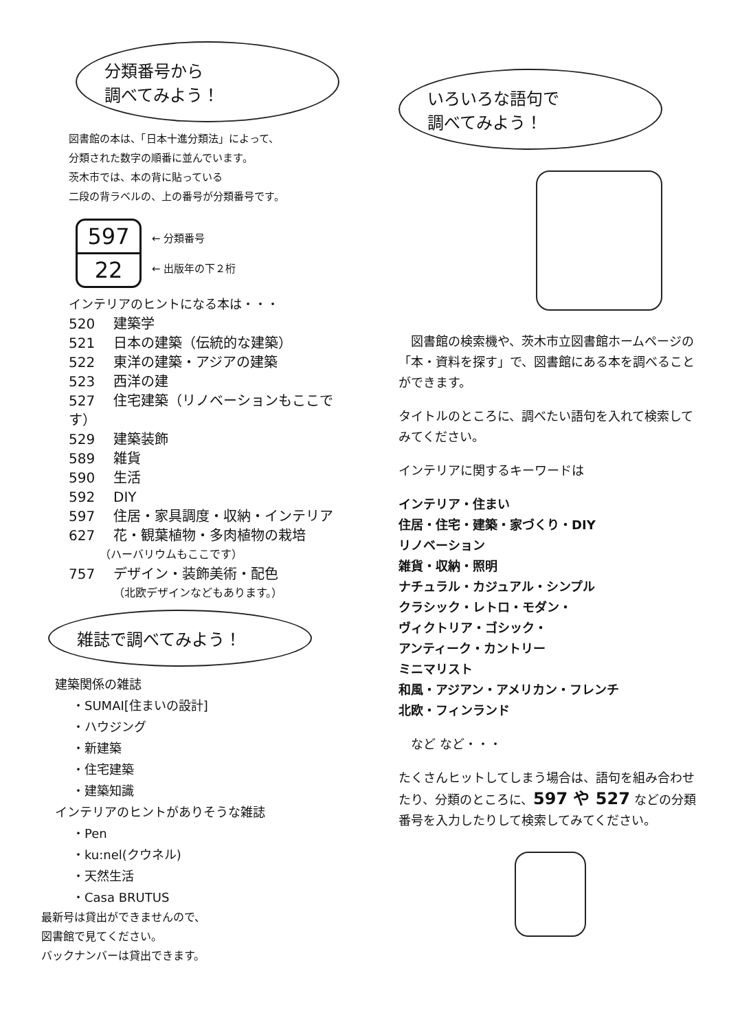分類番号から
調べてみよう！
図書館の本は、「日本十進分類法」によって、
分類された数字の順番に並んでいます。
茨木市では、本の背に貼っている
二段の背ラベルの、上の番号が分類番号です。
597
22
← 分類番号
← 出版年の下２桁
インテリアのヒントになる本は・・・
520 建築学
521 日本の建築（伝統的な建築）
522 東洋の建築・アジアの建築
523 西洋の建
527 住宅建築（リノベーションもここです）
529 建築装飾
589 雑貨
590 生活
592 DIY
597 住居・家具調度・収納・インテリア
627 花・観葉植物・多肉植物の栽培
（ハーバリウムもここです）
757 デザイン・装飾美術・配色
（北欧デザインなどもあります。）
雑誌で調べてみよう！
建築関係の雑誌
・SUMAI[住まいの設計]
・ハウジング
・新建築
・住宅建築
・建築知識
インテリアのヒントがありそうな雑誌
・Pen
・ku:nel(クウネル)
・天然生活
・Casa BRUTUS
最新号は貸出ができませんので、
図書館で見てください。
バックナンバーは貸出できます。
いろいろな語句で
調べてみよう！
　図書館の検索機や、茨木市立図書館ホームページの「本・資料を探す」で、図書館にある本を調べることができます。
タイトルのところに、調べたい語句を入れて検索してみてください。
インテリアに関するキーワードは
インテリア・住まい
住居・住宅・建築・家づくり・DIY
リノベーション
雑貨・収納・照明
ナチュラル・カジュアル・シンプル
クラシック・レトロ・モダン・
ヴィクトリア・ゴシック・
アンティーク・カントリー
ミニマリスト
和風・アジアン・アメリカン・フレンチ
北欧・フィンランド
　など など・・・
たくさんヒットしてしまう場合は、語句を組み合わせたり、分類のところに、597 や 527 などの分類番号を入力したりして検索してみてください。